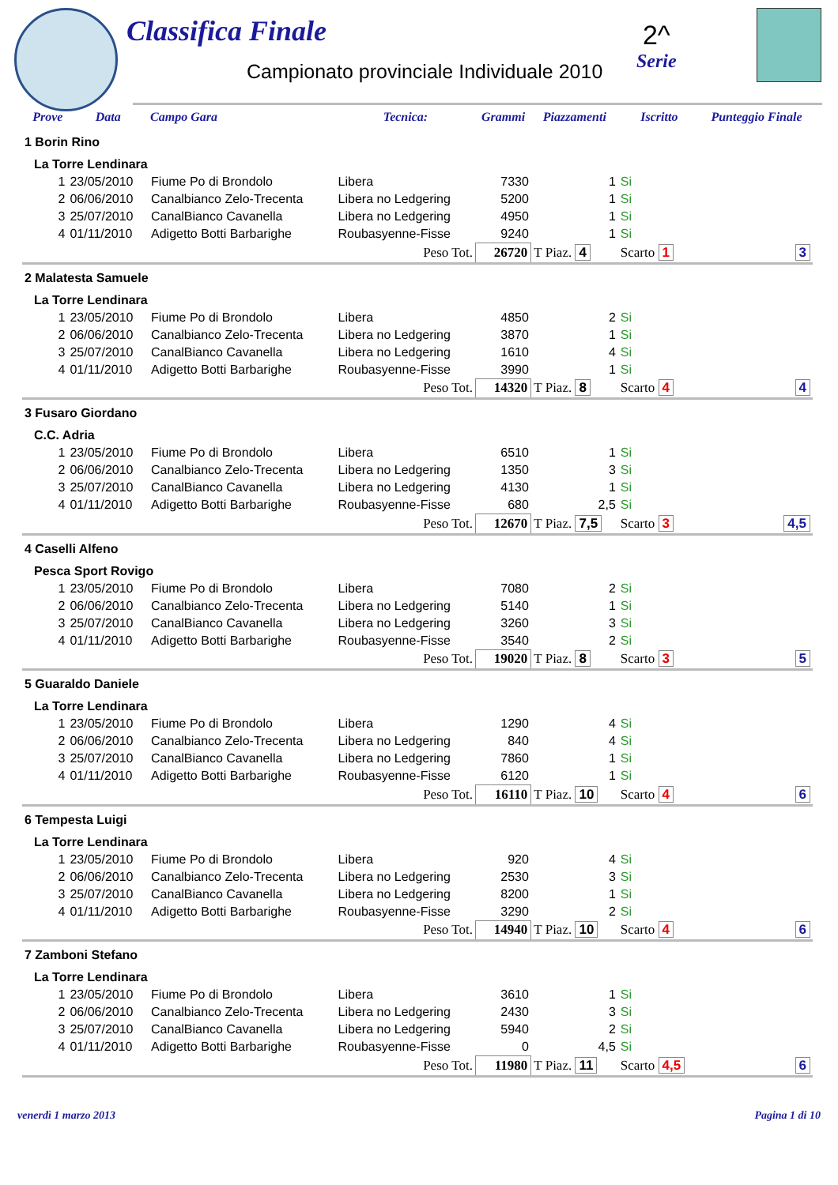Classifica Finale
Campionato provinciale Individuale 2010
2^
Serie
| | Prove | Data | Campo Gara | Tecnica: | Grammi | Piazzamenti | Iscritto | Punteggio Finale |
| --- | --- | --- | --- | --- | --- | --- | --- | --- |
| 1 Borin Rino | | | | | | | | |
| La Torre Lendinara | | | | | | | | |
| | 1 | 23/05/2010 | Fiume Po di Brondolo | Libera | 7330 | 1 | Si | |
| | 2 | 06/06/2010 | Canalbianco Zelo-Trecenta | Libera no Ledgering | 5200 | 1 | Si | |
| | 3 | 25/07/2010 | CanalBianco Cavanella | Libera no Ledgering | 4950 | 1 | Si | |
| | 4 | 01/11/2010 | Adigetto Botti Barbarighe | Roubasyenne-Fisse | 9240 | 1 | Si | |
| Peso Tot. | | | | | 26720 | T Piaz. 4 | Scarto 1 | 3 |
| 2 Malatesta Samuele | | | | | | | | |
| La Torre Lendinara | | | | | | | | |
| | 1 | 23/05/2010 | Fiume Po di Brondolo | Libera | 4850 | 2 | Si | |
| | 2 | 06/06/2010 | Canalbianco Zelo-Trecenta | Libera no Ledgering | 3870 | 1 | Si | |
| | 3 | 25/07/2010 | CanalBianco Cavanella | Libera no Ledgering | 1610 | 4 | Si | |
| | 4 | 01/11/2010 | Adigetto Botti Barbarighe | Roubasyenne-Fisse | 3990 | 1 | Si | |
| Peso Tot. | | | | | 14320 | T Piaz. 8 | Scarto 4 | 4 |
| 3 Fusaro Giordano | | | | | | | | |
| C.C. Adria | | | | | | | | |
| | 1 | 23/05/2010 | Fiume Po di Brondolo | Libera | 6510 | 1 | Si | |
| | 2 | 06/06/2010 | Canalbianco Zelo-Trecenta | Libera no Ledgering | 1350 | 3 | Si | |
| | 3 | 25/07/2010 | CanalBianco Cavanella | Libera no Ledgering | 4130 | 1 | Si | |
| | 4 | 01/11/2010 | Adigetto Botti Barbarighe | Roubasyenne-Fisse | 680 | 2,5 | Si | |
| Peso Tot. | | | | | 12670 | T Piaz. 7,5 | Scarto 3 | 4,5 |
| 4 Caselli Alfeno | | | | | | | | |
| Pesca Sport Rovigo | | | | | | | | |
| | 1 | 23/05/2010 | Fiume Po di Brondolo | Libera | 7080 | 2 | Si | |
| | 2 | 06/06/2010 | Canalbianco Zelo-Trecenta | Libera no Ledgering | 5140 | 1 | Si | |
| | 3 | 25/07/2010 | CanalBianco Cavanella | Libera no Ledgering | 3260 | 3 | Si | |
| | 4 | 01/11/2010 | Adigetto Botti Barbarighe | Roubasyenne-Fisse | 3540 | 2 | Si | |
| Peso Tot. | | | | | 19020 | T Piaz. 8 | Scarto 3 | 5 |
| 5 Guaraldo Daniele | | | | | | | | |
| La Torre Lendinara | | | | | | | | |
| | 1 | 23/05/2010 | Fiume Po di Brondolo | Libera | 1290 | 4 | Si | |
| | 2 | 06/06/2010 | Canalbianco Zelo-Trecenta | Libera no Ledgering | 840 | 4 | Si | |
| | 3 | 25/07/2010 | CanalBianco Cavanella | Libera no Ledgering | 7860 | 1 | Si | |
| | 4 | 01/11/2010 | Adigetto Botti Barbarighe | Roubasyenne-Fisse | 6120 | 1 | Si | |
| Peso Tot. | | | | | 16110 | T Piaz. 10 | Scarto 4 | 6 |
| 6 Tempesta Luigi | | | | | | | | |
| La Torre Lendinara | | | | | | | | |
| | 1 | 23/05/2010 | Fiume Po di Brondolo | Libera | 920 | 4 | Si | |
| | 2 | 06/06/2010 | Canalbianco Zelo-Trecenta | Libera no Ledgering | 2530 | 3 | Si | |
| | 3 | 25/07/2010 | CanalBianco Cavanella | Libera no Ledgering | 8200 | 1 | Si | |
| | 4 | 01/11/2010 | Adigetto Botti Barbarighe | Roubasyenne-Fisse | 3290 | 2 | Si | |
| Peso Tot. | | | | | 14940 | T Piaz. 10 | Scarto 4 | 6 |
| 7 Zamboni Stefano | | | | | | | | |
| La Torre Lendinara | | | | | | | | |
| | 1 | 23/05/2010 | Fiume Po di Brondolo | Libera | 3610 | 1 | Si | |
| | 2 | 06/06/2010 | Canalbianco Zelo-Trecenta | Libera no Ledgering | 2430 | 3 | Si | |
| | 3 | 25/07/2010 | CanalBianco Cavanella | Libera no Ledgering | 5940 | 2 | Si | |
| | 4 | 01/11/2010 | Adigetto Botti Barbarighe | Roubasyenne-Fisse | 0 | 4,5 | Si | |
| Peso Tot. | | | | | 11980 | T Piaz. 11 | Scarto 4,5 | 6 |
venerdì 1 marzo 2013 Pagina 1 di 10